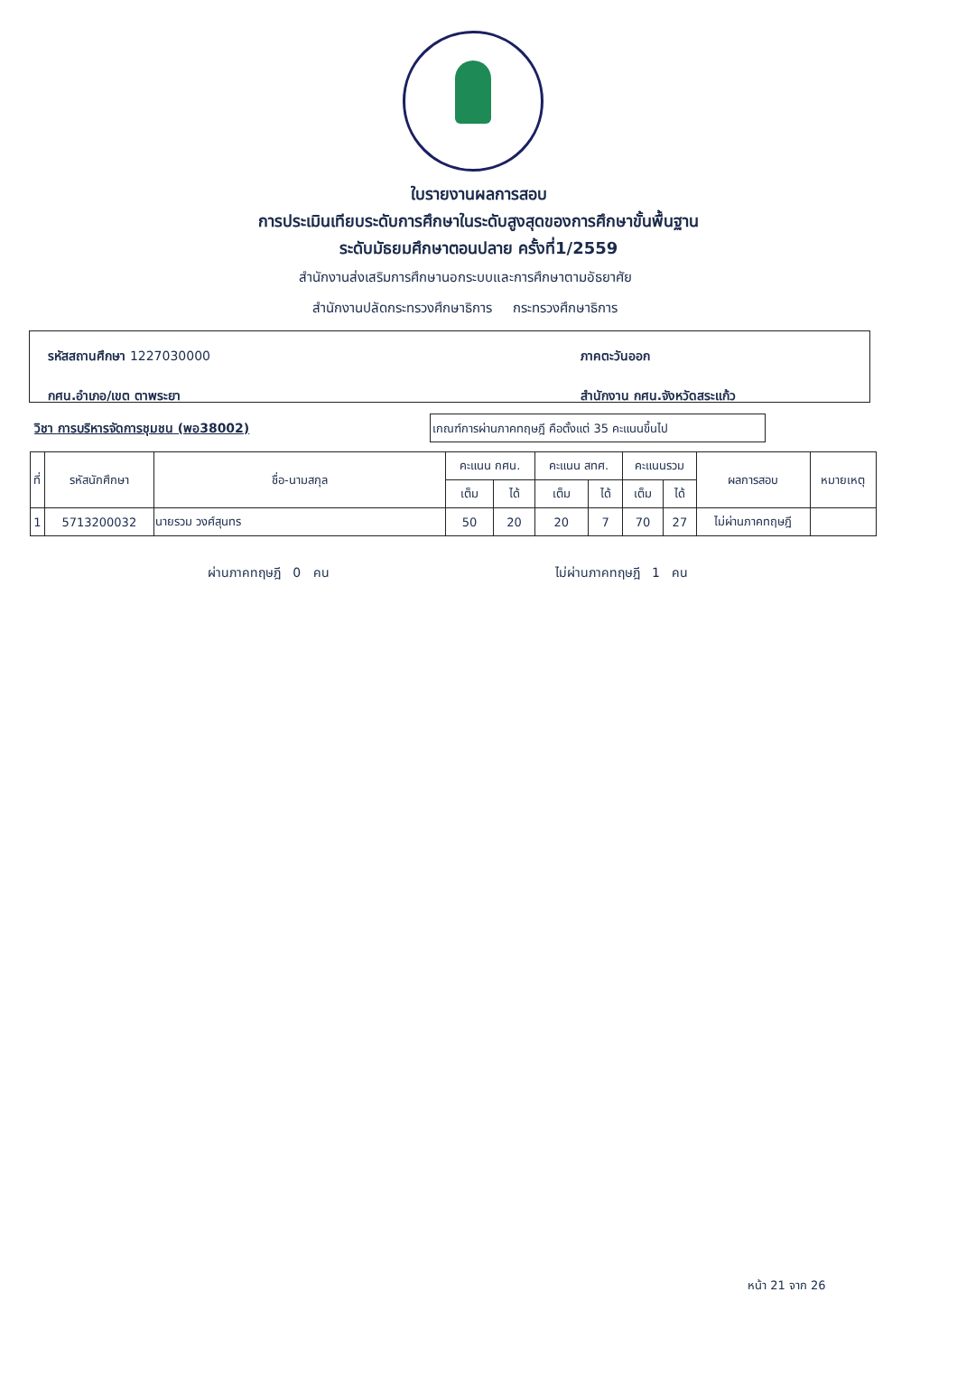ใบรายงานผลการสอบ
การประเมินเทียบระดับการศึกษาในระดับสูงสุดของการศึกษาขั้นพื้นฐาน
ระดับมัธยมศึกษาตอนปลาย ครั้งที่1/2559
สำนักงานส่งเสริมการศึกษานอกระบบและการศึกษาตามอัธยาศัย
สำนักงานปลัดกระทรวงศึกษาธิการ กระทรวงศึกษาธิการ
รหัสสถานศึกษา 1227030000
กศน.อำเภอ/เขต ตาพระยา
ภาคตะวันออก
สำนักงาน กศน.จังหวัดสระแก้ว
วิชา การบริหารจัดการชุมชน (พอ38002)
เกณฑ์การผ่านภาคทฤษฎี คือตั้งแต่ 35 คะแนนขึ้นไป
| ที่ | รหัสนักศึกษา | ชื่อ-นามสกุล | คะแนน กศน. | | คะแนน สทศ. | | คะแนนรวม | | ผลการสอบ | หมายเหตุ |
| --- | --- | --- | --- | --- | --- | --- | --- | --- | --- | --- |
| | | | เต็ม | ได้ | เต็ม | ได้ | เต็ม | ได้ | | |
| 1 | 5713200032 | นายรวม วงศ์สุนทร | 50 | 20 | 20 | 7 | 70 | 27 | ไม่ผ่านภาคทฤษฎี | |
ผ่านภาคทฤษฎี 0 คน ไม่ผ่านภาคทฤษฎี 1 คน
หน้า 21 จาก 26